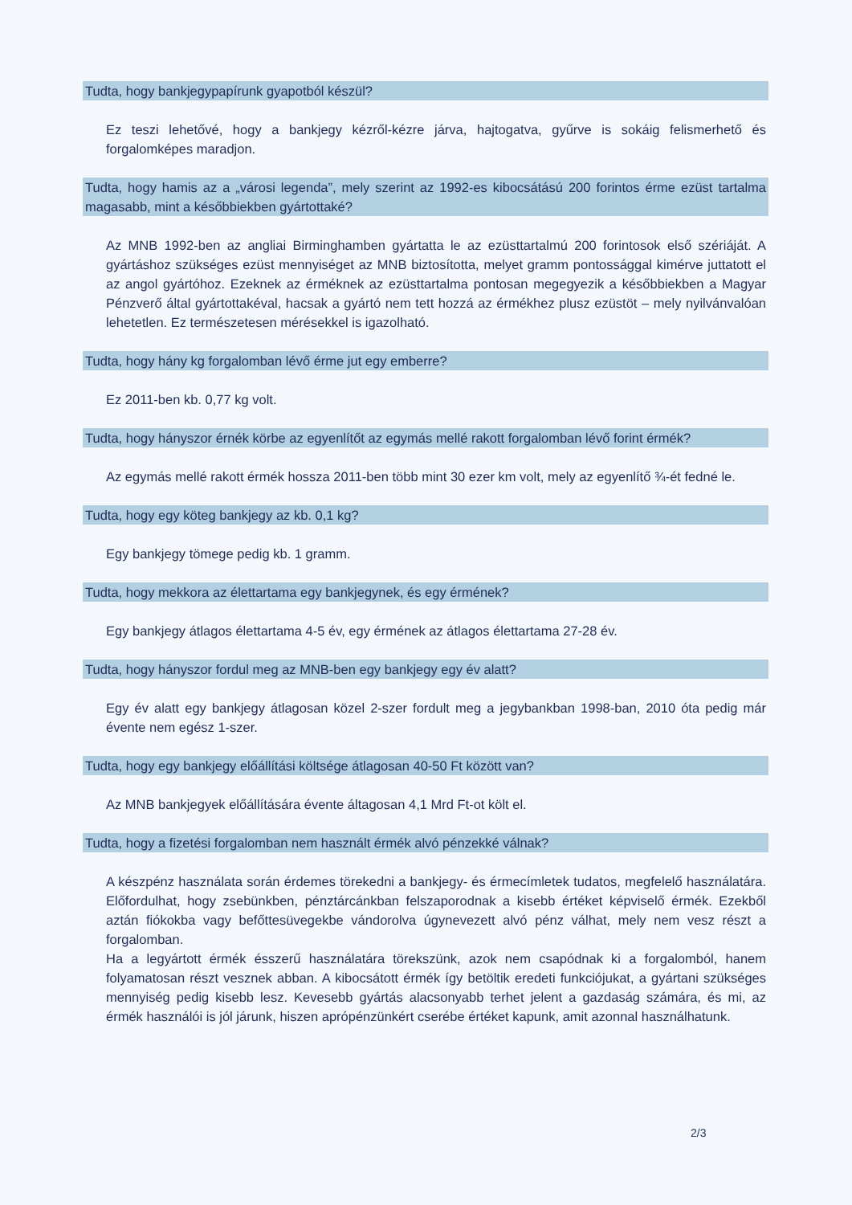Tudta, hogy bankjegypapírunk gyapotból készül?
Ez teszi lehetővé, hogy a bankjegy kézről-kézre járva, hajtogatva, gyűrve is sokáig felismerhető és forgalomképes maradjon.
Tudta, hogy hamis az a „városi legenda”, mely szerint az 1992-es kibocsátású 200 forintos érme ezüst tartalma magasabb, mint a későbbiekben gyártottaké?
Az MNB 1992-ben az angliai Birminghamben gyártatta le az ezüsttartalmú 200 forintosok első szériáját. A gyártáshoz szükséges ezüst mennyiséget az MNB biztosította, melyet gramm pontossággal kimérve juttatott el az angol gyártóhoz. Ezeknek az érméknek az ezüsttartalma pontosan megegyezik a későbbiekben a Magyar Pénzverő által gyártottakéval, hacsak a gyártó nem tett hozzá az érmékhez plusz ezüstöt – mely nyilvánvalóan lehetetlen. Ez természetesen mérésekkel is igazolható.
Tudta, hogy hány kg forgalomban lévő érme jut egy emberre?
Ez 2011-ben kb. 0,77 kg volt.
Tudta, hogy hányszor érnék körbe az egyenlítőt az egymás mellé rakott forgalomban lévő forint érmék?
Az egymás mellé rakott érmék hossza 2011-ben több mint 30 ezer km volt, mely az egyenlítő ¾-ét fedné le.
Tudta, hogy egy köteg bankjegy az kb. 0,1 kg?
Egy bankjegy tömege pedig kb. 1 gramm.
Tudta, hogy mekkora az élettartama egy bankjegynek, és egy érmének?
Egy bankjegy átlagos élettartama 4-5 év, egy érmének az átlagos élettartama 27-28 év.
Tudta, hogy hányszor fordul meg az MNB-ben egy bankjegy egy év alatt?
Egy év alatt egy bankjegy átlagosan közel 2-szer fordult meg a jegybankban 1998-ban, 2010 óta pedig már évente nem egész 1-szer.
Tudta, hogy egy bankjegy előállítási költsége átlagosan 40-50 Ft között van?
Az MNB bankjegyek előállítására évente áltagosan 4,1 Mrd Ft-ot költ el.
Tudta, hogy a fizetési forgalomban nem használt érmék alvó pénzekké válnak?
A készpénz használata során érdemes törekedni a bankjegy- és érmecímletek tudatos, megfelelő használatára. Előfordulhat, hogy zsebünkben, pénztárcánkban felszaporodnak a kisebb értéket képviselő érmék. Ezekből aztán fiókokba vagy befőttesüvegekbe vándorolva úgynevezett alvó pénz válhat, mely nem vesz részt a forgalomban.
Ha a legyártott érmék ésszerű használatára törekszünk, azok nem csapódnak ki a forgalomból, hanem folyamatosan részt vesznek abban. A kibocsátott érmék így betöltik eredeti funkciójukat, a gyártani szükséges mennyiség pedig kisebb lesz. Kevesebb gyártás alacsonyabb terhet jelent a gazdaság számára, és mi, az érmék használói is jól járunk, hiszen aprópénzünkért cserébe értéket kapunk, amit azonnal használhatunk.
2/3